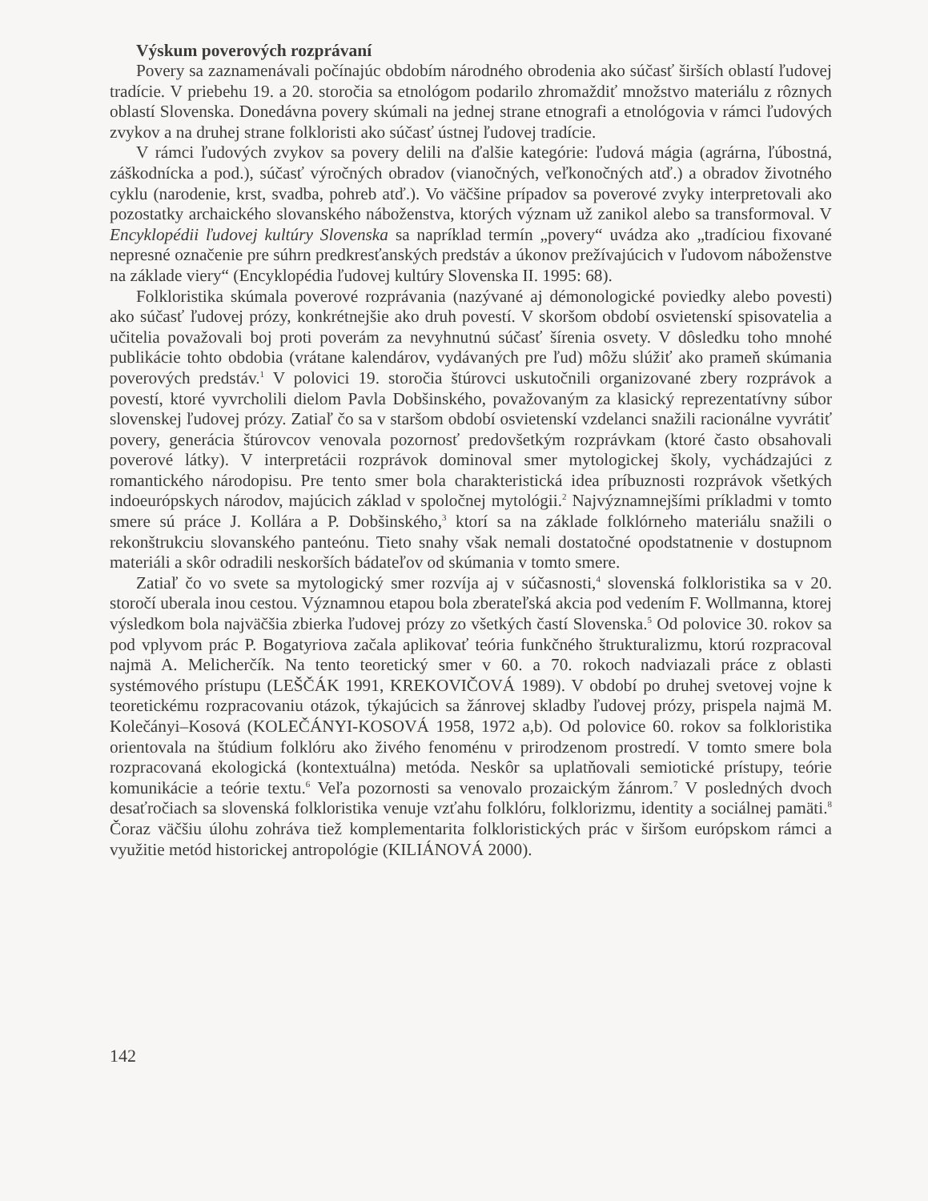Výskum poverových rozprávaní
Povery sa zaznamenávali počínajúc obdobím národného obrodenia ako súčasť širších oblastí ľudovej tradície. V priebehu 19. a 20. storočia sa etnológom podarilo zhromaždiť množstvo materiálu z rôznych oblastí Slovenska. Donedávna povery skúmali na jednej strane etnografi a etnológovia v rámci ľudových zvykov a na druhej strane folkloristi ako súčasť ústnej ľudovej tradície.
V rámci ľudových zvykov sa povery delili na ďalšie kategórie: ľudová mágia (agrárna, ľúbostná, záškodnícka a pod.), súčasť výročných obradov (vianočných, veľkonočných atď.) a obradov životného cyklu (narodenie, krst, svadba, pohreb atď.). Vo väčšine prípadov sa poverové zvyky interpretovali ako pozostatky archaického slovanského náboženstva, ktorých význam už zanikol alebo sa transformoval. V Encyklopédii ľudovej kultúry Slovenska sa napríklad termín „povery“ uvádza ako „tradíciou fixované nepresné označenie pre súhrn predkresťanských predstáv a úkonov prežívajúcich v ľudovom náboženstve na základe viery“ (Encyklopédia ľudovej kultúry Slovenska II. 1995: 68).
Folkloristika skúmala poverové rozprávania (nazývané aj démonologické poviedky alebo povesti) ako súčasť ľudovej prózy, konkrétnejšie ako druh povestí. V skoršom období osvietenskí spisovatelia a učitelia považovali boj proti poverám za nevyhnutnú súčasť šírenia osvety. V dôsledku toho mnohé publikácie tohto obdobia (vrátane kalendárov, vydávaných pre ľud) môžu slúžiť ako prameň skúmania poverových predstáv.<sup>1</sup> V polovici 19. storočia štúrovci uskutočnili organizované zbery rozprávok a povestí, ktoré vyvrcholili dielom Pavla Dobšinského, považovaným za klasický reprezentatívny súbor slovenskej ľudovej prózy. Zatiaľ čo sa v staršom období osvietenskí vzdelanci snažili racionálne vyvrátiť povery, generácia štúrovcov venovala pozornosť predovšetkým rozprávkam (ktoré často obsahovali poverové látky). V interpretácii rozprávok dominoval smer mytologickej školy, vychádzajúci z romantického národopisu. Pre tento smer bola charakteristická idea príbuznosti rozprávok všetkých indoeurópskych národov, majúcich základ v spoločnej mytológii.<sup>2</sup> Najvýznamnejšími príkladmi v tomto smere sú práce J. Kollára a P. Dobšinského,<sup>3</sup> ktorí sa na základe folklórneho materiálu snažili o rekonštrukciu slovanského panteónu. Tieto snahy však nemali dostatočné opodstatnenie v dostupnom materiáli a skôr odradili neskorších bádateľov od skúmania v tomto smere.
Zatiaľ čo vo svete sa mytologický smer rozvíja aj v súčasnosti,<sup>4</sup> slovenská folkloristika sa v 20. storočí uberala inou cestou. Významnou etapou bola zberateľská akcia pod vedením F. Wollmanna, ktorej výsledkom bola najväčšia zbierka ľudovej prózy zo všetkých častí Slovenska.<sup>5</sup> Od polovice 30. rokov sa pod vplyvom prác P. Bogatyriova začala aplikovať teória funkčného štrukturalizmu, ktorú rozpracoval najmä A. Melicherčík. Na tento teoretický smer v 60. a 70. rokoch nadviazali práce z oblasti systémového prístupu (LEŠČÁK 1991, KREKOVIČOVÁ 1989). V období po druhej svetovej vojne k teoretickému rozpracovaniu otázok, týkajúcich sa žánrovej skladby ľudovej prózy, prispela najmä M. Kolečányi–Kosová (KOLEČÁNYI-KOSOVÁ 1958, 1972 a,b). Od polovice 60. rokov sa folkloristika orientovala na štúdium folklóru ako živého fenoménu v prirodzenom prostredí. V tomto smere bola rozpracovaná ekologická (kontextuálna) metóda. Neskôr sa uplatňovali semiotické prístupy, teórie komunikácie a teórie textu.<sup>6</sup> Veľa pozornosti sa venovalo prozaickým žánrom.<sup>7</sup> V posledných dvoch desaťročiach sa slovenská folkloristika venuje vzťahu folklóru, folklorizmu, identity a sociálnej pamäti.<sup>8</sup> Čoraz väčšiu úlohu zohráva tiež komplementarita folkloristických prác v širšom európskom rámci a využitie metód historickej antropológie (KILIÁNOVÁ 2000).
142